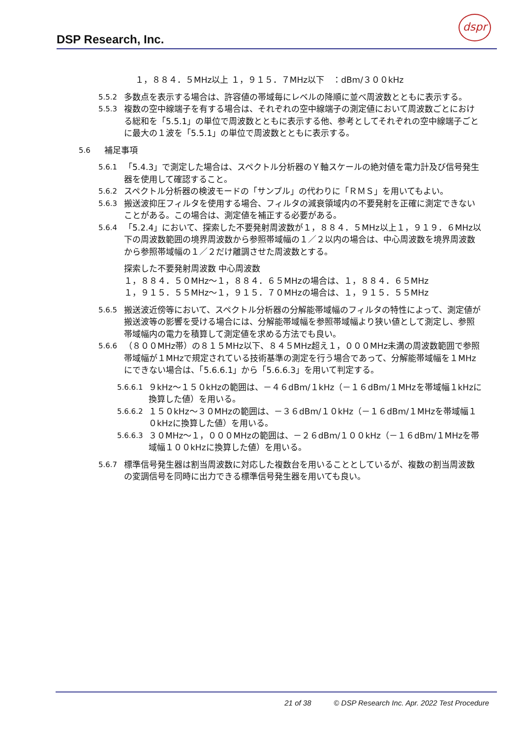DSP Research, Inc.
dspr
１，８８４．５MHz以上 １，９１５．７MHz以下　：dBm/３００kHz
5.5.2 多数点を表示する場合は、許容値の帯域毎にレベルの降順に並べ周波数とともに表示する。
5.5.3 複数の空中線端子を有する場合は、それぞれの空中線端子の測定値において周波数ごとにおける総和を「5.5.1」の単位で周波数とともに表示する他、参考としてそれぞれの空中線端子ごとに最大の１波を「5.5.1」の単位で周波数とともに表示する。
5.6 補足事項
5.6.1 「5.4.3」で測定した場合は、スペクトル分析器のＹ軸スケールの絶対値を電力計及び信号発生器を使用して確認すること。
5.6.2 スペクトル分析器の検波モードの「サンプル」の代わりに「ＲＭＳ」を用いてもよい。
5.6.3 搬送波抑圧フィルタを使用する場合、フィルタの減衰領域内の不要発射を正確に測定できないことがある。この場合は、測定値を補正する必要がある。
5.6.4 「5.2.4」において、探索した不要発射周波数が１，８８４．５MHz以上１，９１９．６MHz以下の周波数範囲の境界周波数から参照帯域幅の１／２以内の場合は、中心周波数を境界周波数から参照帯域幅の１／２だけ離調させた周波数とする。
探索した不要発射周波数 中心周波数
１，８８４．５０MHz～１，８８４．６５MHzの場合は、１，８８４．６５MHz
１，９１５．５５MHz～１，９１５．７０MHzの場合は、１，９１５．５５MHz
5.6.5 搬送波近傍等において、スペクトル分析器の分解能帯域幅のフィルタの特性によって、測定値が搬送波等の影響を受ける場合には、分解能帯域幅を参照帯域幅より狭い値として測定し、参照帯域幅内の電力を積算して測定値を求める方法でも良い。
5.6.6 （８００MHz帯）の８１５MHz以下、８４５MHz超え１，０００MHz未満の周波数範囲で参照帯域幅が１MHzで規定されている技術基準の測定を行う場合であって、分解能帯域幅を１MHzにできない場合は、「5.6.6.1」から「5.6.6.3」を用いて判定する。
5.6.6.1 ９kHz～１５０kHzの範囲は、－４６dBm/１kHz（－１６dBm/１MHzを帯域幅１kHzに換算した値）を用いる。
5.6.6.2 １５０kHz～３０MHzの範囲は、－３６dBm/１０kHz（－１６dBm/１MHzを帯域幅１０kHzに換算した値）を用いる。
5.6.6.3 ３０MHz～１，０００MHzの範囲は、－２６dBm/１００kHz（－１６dBm/１MHzを帯域幅１００kHzに換算した値）を用いる。
5.6.7 標準信号発生器は割当周波数に対応した複数台を用いることとしているが、複数の割当周波数の変調信号を同時に出力できる標準信号発生器を用いても良い。
21 of 38 © DSP Research Inc. Apr. 2022 Test Procedure